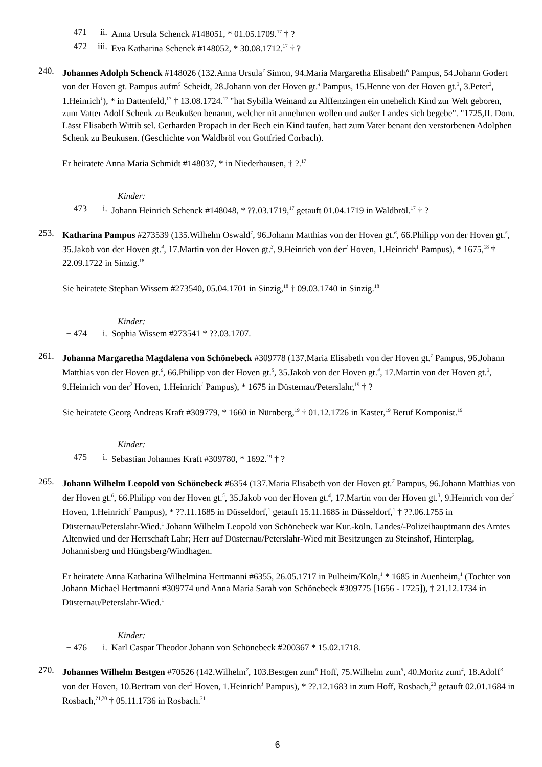471 ii. Anna Ursula Schenck #148051, * 01.05.1709.<sup>17</sup> † ?
472 iii. Eva Katharina Schenck #148052, * 30.08.1712.<sup>17</sup> † ?
240. Johannes Adolph Schenck #148026 (132.Anna Ursula<sup>7</sup> Simon, 94.Maria Margaretha Elisabeth<sup>6</sup> Pampus, 54.Johann Godert von der Hoven gt. Pampus aufm<sup>5</sup> Scheidt, 28.Johann von der Hoven gt.<sup>4</sup> Pampus, 15.Henne von der Hoven gt.<sup>3</sup>, 3.Peter<sup>2</sup>, 1.Heinrich<sup>1</sup>), * in Dattenfeld,<sup>17</sup> † 13.08.1724.<sup>17</sup> "hat Sybilla Weinand zu Alffenzingen ein unehelich Kind zur Welt geboren, zum Vatter Adolf Schenk zu Beukußen benannt, welcher nit annehmen wollen und außer Landes sich begebe". "1725,II. Dom. Lässt Elisabeth Wittib sel. Gerharden Propach in der Bech ein Kind taufen, hatt zum Vater benant den verstorbenen Adolphen Schenk zu Beukusen. (Geschichte von Waldbröl von Gottfried Corbach).
Er heiratete Anna Maria Schmidt #148037, * in Niederhausen, † ?.<sup>17</sup>
Kinder:
473 i. Johann Heinrich Schenck #148048, * ??.03.1719,<sup>17</sup> getauft 01.04.1719 in Waldbröl.<sup>17</sup> † ?
253. Katharina Pampus #273539 (135.Wilhelm Oswald<sup>7</sup>, 96.Johann Matthias von der Hoven gt.<sup>6</sup>, 66.Philipp von der Hoven gt.<sup>5</sup>, 35.Jakob von der Hoven gt.<sup>4</sup>, 17.Martin von der Hoven gt.<sup>3</sup>, 9.Heinrich von der<sup>2</sup> Hoven, 1.Heinrich<sup>1</sup> Pampus), * 1675,<sup>18</sup> † 22.09.1722 in Sinzig.<sup>18</sup>
Sie heiratete Stephan Wissem #273540, 05.04.1701 in Sinzig,<sup>18</sup> † 09.03.1740 in Sinzig.<sup>18</sup>
Kinder:
+ 474 i. Sophia Wissem #273541 * ??.03.1707.
261. Johanna Margaretha Magdalena von Schönebeck #309778 (137.Maria Elisabeth von der Hoven gt.<sup>7</sup> Pampus, 96.Johann Matthias von der Hoven gt.<sup>6</sup>, 66.Philipp von der Hoven gt.<sup>5</sup>, 35.Jakob von der Hoven gt.<sup>4</sup>, 17.Martin von der Hoven gt.<sup>3</sup>, 9.Heinrich von der<sup>2</sup> Hoven, 1.Heinrich<sup>1</sup> Pampus), * 1675 in Düsternau/Peterslahr,<sup>19</sup> † ?
Sie heiratete Georg Andreas Kraft #309779, * 1660 in Nürnberg,<sup>19</sup> † 01.12.1726 in Kaster,<sup>19</sup> Beruf Komponist.<sup>19</sup>
Kinder:
475 i. Sebastian Johannes Kraft #309780, * 1692.<sup>19</sup> † ?
265. Johann Wilhelm Leopold von Schönebeck #6354 (137.Maria Elisabeth von der Hoven gt.<sup>7</sup> Pampus, 96.Johann Matthias von der Hoven gt.<sup>6</sup>, 66.Philipp von der Hoven gt.<sup>5</sup>, 35.Jakob von der Hoven gt.<sup>4</sup>, 17.Martin von der Hoven gt.<sup>3</sup>, 9.Heinrich von der<sup>2</sup> Hoven, 1.Heinrich<sup>1</sup> Pampus), * ??.11.1685 in Düsseldorf,<sup>1</sup> getauft 15.11.1685 in Düsseldorf,<sup>1</sup> † ??.06.1755 in Düsternau/Peterslahr-Wied.<sup>1</sup> Johann Wilhelm Leopold von Schönebeck war Kur.-köln. Landes/-Polizeihauptmann des Amtes Altenwied und der Herrschaft Lahr; Herr auf Düsternau/Peterslahr-Wied mit Besitzungen zu Steinshof, Hinterplag, Johannisberg und Hüngsberg/Windhagen.
Er heiratete Anna Katharina Wilhelmina Hertmanni #6355, 26.05.1717 in Pulheim/Köln,<sup>1</sup> * 1685 in Auenheim,<sup>1</sup> (Tochter von Johann Michael Hertmanni #309774 und Anna Maria Sarah von Schönebeck #309775 [1656 - 1725]), † 21.12.1734 in Düsternau/Peterslahr-Wied.<sup>1</sup>
Kinder:
+ 476 i. Karl Caspar Theodor Johann von Schönebeck #200367 * 15.02.1718.
270. Johannes Wilhelm Bestgen #70526 (142.Wilhelm<sup>7</sup>, 103.Bestgen zum<sup>6</sup> Hoff, 75.Wilhelm zum<sup>5</sup>, 40.Moritz zum<sup>4</sup>, 18.Adolf<sup>3</sup> von der Hoven, 10.Bertram von der<sup>2</sup> Hoven, 1.Heinrich<sup>1</sup> Pampus), * ??.12.1683 in zum Hoff, Rosbach,<sup>20</sup> getauft 02.01.1684 in Rosbach,<sup>21,20</sup> † 05.11.1736 in Rosbach.<sup>21</sup>
6